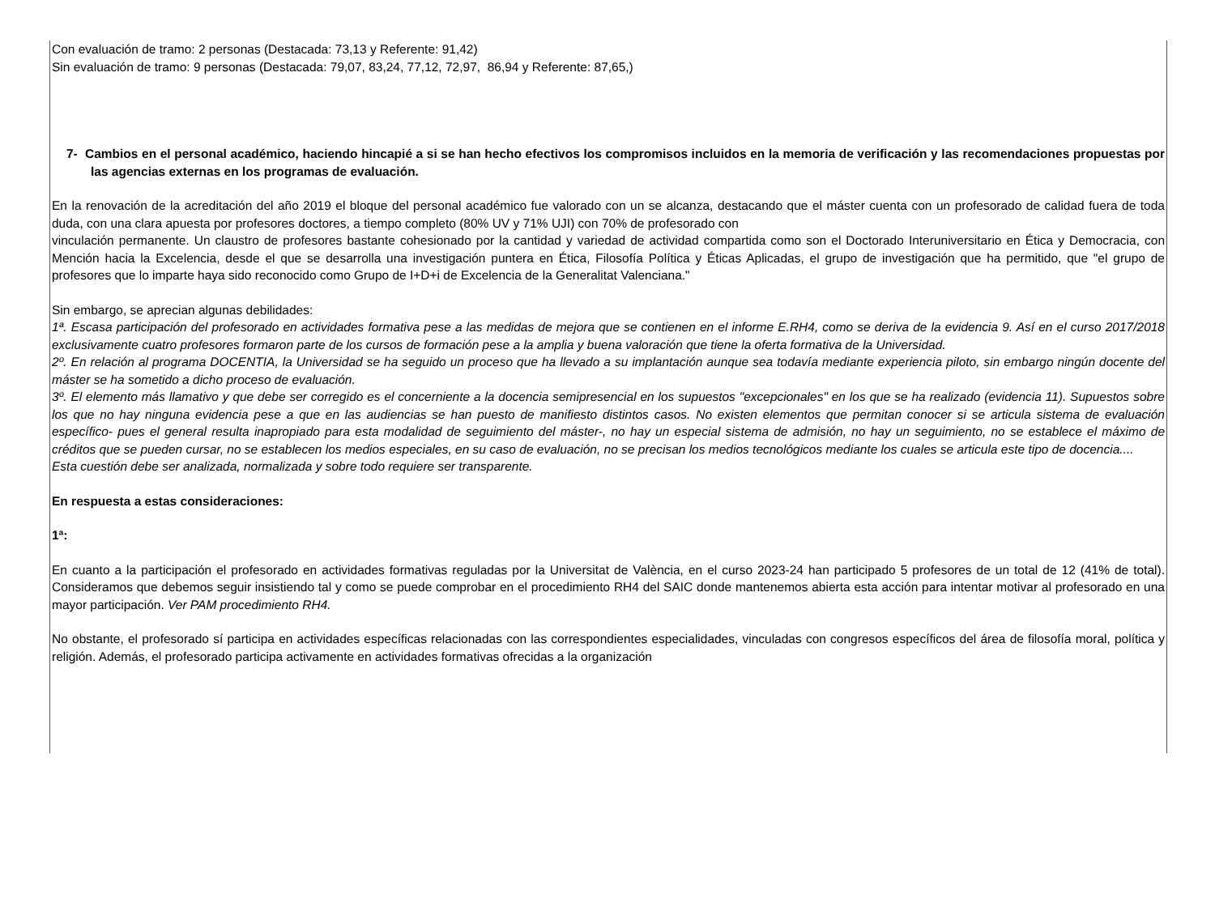Con evaluación de tramo: 2 personas (Destacada: 73,13 y Referente: 91,42)
Sin evaluación de tramo: 9 personas (Destacada: 79,07, 83,24, 77,12, 72,97, 86,94 y Referente: 87,65,)
7- Cambios en el personal académico, haciendo hincapié a si se han hecho efectivos los compromisos incluidos en la memoria de verificación y las recomendaciones propuestas por las agencias externas en los programas de evaluación.
En la renovación de la acreditación del año 2019 el bloque del personal académico fue valorado con un se alcanza, destacando que el máster cuenta con un profesorado de calidad fuera de toda duda, con una clara apuesta por profesores doctores, a tiempo completo (80% UV y 71% UJI) con 70% de profesorado con
vinculación permanente. Un claustro de profesores bastante cohesionado por la cantidad y variedad de actividad compartida como son el Doctorado Interuniversitario en Ética y Democracia, con Mención hacia la Excelencia, desde el que se desarrolla una investigación puntera en Ética, Filosofía Política y Éticas Aplicadas, el grupo de investigación que ha permitido, que "el grupo de profesores que lo imparte haya sido reconocido como Grupo de I+D+i de Excelencia de la Generalitat Valenciana."
Sin embargo, se aprecian algunas debilidades:
1ª. Escasa participación del profesorado en actividades formativa pese a las medidas de mejora que se contienen en el informe E.RH4, como se deriva de la evidencia 9. Así en el curso 2017/2018 exclusivamente cuatro profesores formaron parte de los cursos de formación pese a la amplia y buena valoración que tiene la oferta formativa de la Universidad.
2º. En relación al programa DOCENTIA, la Universidad se ha seguido un proceso que ha llevado a su implantación aunque sea todavía mediante experiencia piloto, sin embargo ningún docente del máster se ha sometido a dicho proceso de evaluación.
3º. El elemento más llamativo y que debe ser corregido es el concerniente a la docencia semipresencial en los supuestos "excepcionales" en los que se ha realizado (evidencia 11). Supuestos sobre los que no hay ninguna evidencia pese a que en las audiencias se han puesto de manifiesto distintos casos. No existen elementos que permitan conocer si se articula sistema de evaluación específico- pues el general resulta inapropiado para esta modalidad de seguimiento del máster-, no hay un especial sistema de admisión, no hay un seguimiento, no se establece el máximo de créditos que se pueden cursar, no se establecen los medios especiales, en su caso de evaluación, no se precisan los medios tecnológicos mediante los cuales se articula este tipo de docencia....
Esta cuestión debe ser analizada, normalizada y sobre todo requiere ser transparente.
En respuesta a estas consideraciones:
1ª:
En cuanto a la participación el profesorado en actividades formativas reguladas por la Universitat de València, en el curso 2023-24 han participado 5 profesores de un total de 12 (41% de total). Consideramos que debemos seguir insistiendo tal y como se puede comprobar en el procedimiento RH4 del SAIC donde mantenemos abierta esta acción para intentar motivar al profesorado en una mayor participación. Ver PAM procedimiento RH4.
No obstante, el profesorado sí participa en actividades específicas relacionadas con las correspondientes especialidades, vinculadas con congresos específicos del área de filosofía moral, política y religión. Además, el profesorado participa activamente en actividades formativas ofrecidas a la organización